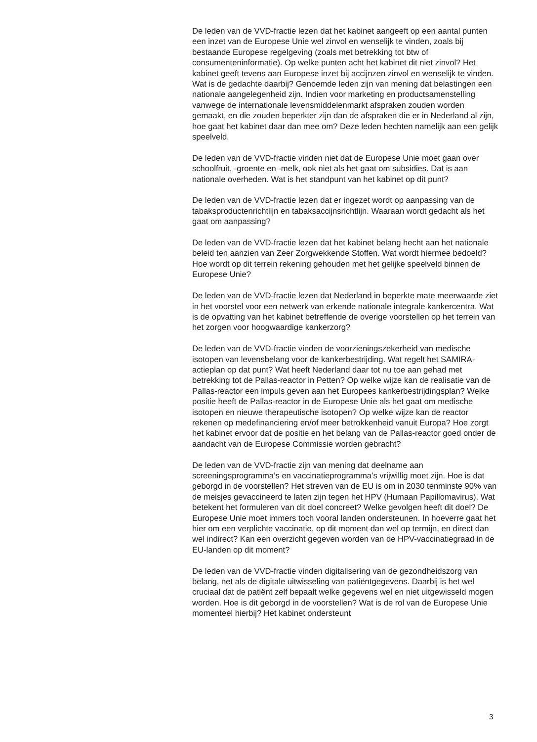De leden van de VVD-fractie lezen dat het kabinet aangeeft op een aantal punten een inzet van de Europese Unie wel zinvol en wenselijk te vinden, zoals bij bestaande Europese regelgeving (zoals met betrekking tot btw of consumenteninformatie). Op welke punten acht het kabinet dit niet zinvol? Het kabinet geeft tevens aan Europese inzet bij accijnzen zinvol en wenselijk te vinden. Wat is de gedachte daarbij? Genoemde leden zijn van mening dat belastingen een nationale aangelegenheid zijn. Indien voor marketing en productsamenstelling vanwege de internationale levensmiddelenmarkt afspraken zouden worden gemaakt, en die zouden beperkter zijn dan de afspraken die er in Nederland al zijn, hoe gaat het kabinet daar dan mee om? Deze leden hechten namelijk aan een gelijk speelveld.
De leden van de VVD-fractie vinden niet dat de Europese Unie moet gaan over schoolfruit, -groente en -melk, ook niet als het gaat om subsidies. Dat is aan nationale overheden. Wat is het standpunt van het kabinet op dit punt?
De leden van de VVD-fractie lezen dat er ingezet wordt op aanpassing van de tabaksproductenrichtlijn en tabaksaccijnsrichtlijn. Waaraan wordt gedacht als het gaat om aanpassing?
De leden van de VVD-fractie lezen dat het kabinet belang hecht aan het nationale beleid ten aanzien van Zeer Zorgwekkende Stoffen. Wat wordt hiermee bedoeld? Hoe wordt op dit terrein rekening gehouden met het gelijke speelveld binnen de Europese Unie?
De leden van de VVD-fractie lezen dat Nederland in beperkte mate meerwaarde ziet in het voorstel voor een netwerk van erkende nationale integrale kankercentra. Wat is de opvatting van het kabinet betreffende de overige voorstellen op het terrein van het zorgen voor hoogwaardige kankerzorg?
De leden van de VVD-fractie vinden de voorzieningszekerheid van medische isotopen van levensbelang voor de kankerbestrijding. Wat regelt het SAMIRA-actieplan op dat punt? Wat heeft Nederland daar tot nu toe aan gehad met betrekking tot de Pallas-reactor in Petten? Op welke wijze kan de realisatie van de Pallas-reactor een impuls geven aan het Europees kankerbestrijdingsplan? Welke positie heeft de Pallas-reactor in de Europese Unie als het gaat om medische isotopen en nieuwe therapeutische isotopen? Op welke wijze kan de reactor rekenen op medefinanciering en/of meer betrokkenheid vanuit Europa? Hoe zorgt het kabinet ervoor dat de positie en het belang van de Pallas-reactor goed onder de aandacht van de Europese Commissie worden gebracht?
De leden van de VVD-fractie zijn van mening dat deelname aan screeningsprogramma’s en vaccinatieprogramma’s vrijwillig moet zijn. Hoe is dat geborgd in de voorstellen? Het streven van de EU is om in 2030 tenminste 90% van de meisjes gevaccineerd te laten zijn tegen het HPV (Humaan Papillomavirus). Wat betekent het formuleren van dit doel concreet? Welke gevolgen heeft dit doel? De Europese Unie moet immers toch vooral landen ondersteunen. In hoeverre gaat het hier om een verplichte vaccinatie, op dit moment dan wel op termijn, en direct dan wel indirect? Kan een overzicht gegeven worden van de HPV-vaccinatiegraad in de EU-landen op dit moment?
De leden van de VVD-fractie vinden digitalisering van de gezondheidszorg van belang, net als de digitale uitwisseling van patiëntgegevens. Daarbij is het wel cruciaal dat de patiënt zelf bepaalt welke gegevens wel en niet uitgewisseld mogen worden. Hoe is dit geborgd in de voorstellen? Wat is de rol van de Europese Unie momenteel hierbij? Het kabinet ondersteunt
3